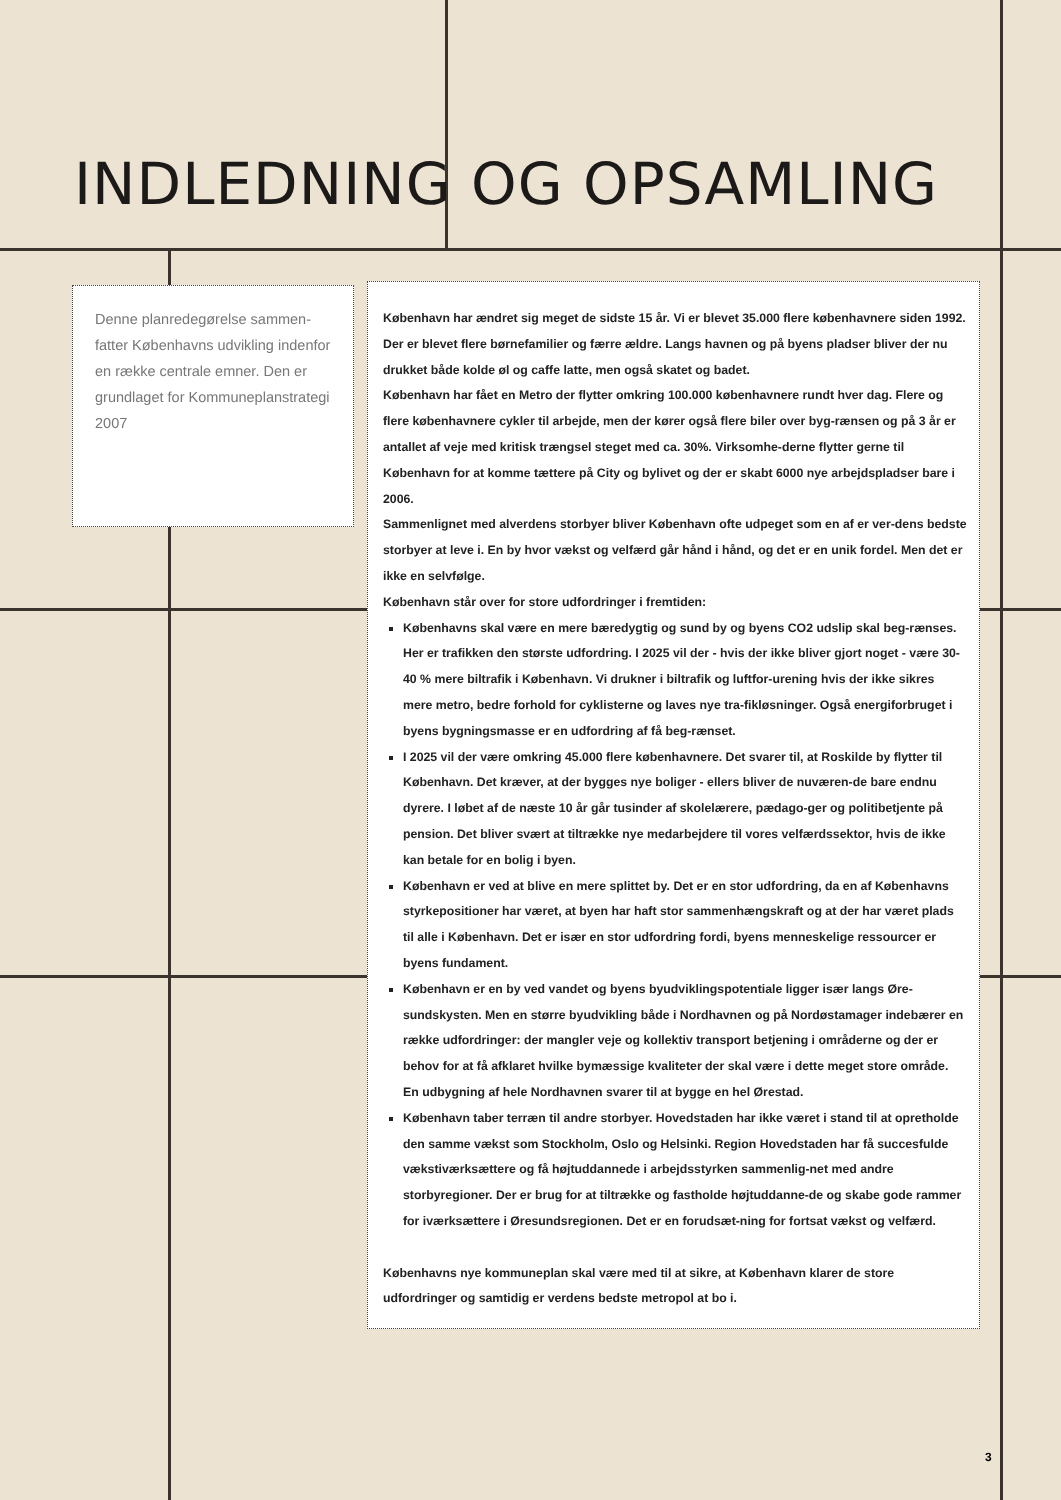INDLEDNING OG OPSAMLING
Denne planredegørelse sammen-fatter Københavns udvikling indenfor en række centrale emner. Den er grundlaget for Kommuneplanstrategi 2007
København har ændret sig meget de sidste 15 år. Vi er blevet 35.000 flere københavnere siden 1992. Der er blevet flere børnefamilier og færre ældre. Langs havnen og på byens pladser bliver der nu drukket både kolde øl og caffe latte, men også skatet og badet.
København har fået en Metro der flytter omkring 100.000 københavnere rundt hver dag. Flere og flere københavnere cykler til arbejde, men der kører også flere biler over byg-rænsen og på 3 år er antallet af veje med kritisk trængsel steget med ca. 30%. Virksomhe-derne flytter gerne til København for at komme tættere på City og bylivet og der er skabt 6000 nye arbejdspladser bare i 2006.
Sammenlignet med alverdens storbyer bliver København ofte udpeget som en af er ver-dens bedste storbyer at leve i. En by hvor vækst og velfærd går hånd i hånd, og det er en unik fordel. Men det er ikke en selvfølge.
København står over for store udfordringer i fremtiden:
Københavns skal være en mere bæredygtig og sund by og byens CO2 udslip skal beg-rænses. Her er trafikken den største udfordring. I 2025 vil der - hvis der ikke bliver gjort noget - være 30-40 % mere biltrafik i København. Vi drukner i biltrafik og luftfor-urening hvis der ikke sikres mere metro, bedre forhold for cyklisterne og laves nye tra-fikløsninger. Også energiforbruget i byens bygningsmasse er en udfordring af få beg-rænset.
I 2025 vil der være omkring 45.000 flere københavnere. Det svarer til, at Roskilde by flytter til København. Det kræver, at der bygges nye boliger - ellers bliver de nuværen-de bare endnu dyrere. I løbet af de næste 10 år går tusinder af skolelærere, pædago-ger og politibetjente på pension. Det bliver svært at tiltrække nye medarbejdere til vores velfærdssektor, hvis de ikke kan betale for en bolig i byen.
København er ved at blive en mere splittet by. Det er en stor udfordring, da en af Københavns styrkepositioner har været, at byen har haft stor sammenhængskraft og at der har været plads til alle i København. Det er især en stor udfordring fordi, byens menneskelige ressourcer er byens fundament.
København er en by ved vandet og byens byudviklingspotentiale ligger især langs Øre-sundskysten. Men en større byudvikling både i Nordhavnen og på Nordøstamager indebærer en række udfordringer: der mangler veje og kollektiv transport betjening i områderne og der er behov for at få afklaret hvilke bymæssige kvaliteter der skal være i dette meget store område. En udbygning af hele Nordhavnen svarer til at bygge en hel Ørestad.
København taber terræn til andre storbyer. Hovedstaden har ikke været i stand til at opretholde den samme vækst som Stockholm, Oslo og Helsinki. Region Hovedstaden har få succesfulde vækstiværksættere og få højtuddannede i arbejdsstyrken sammenlig-net med andre storbyregioner. Der er brug for at tiltrække og fastholde højtuddanne-de og skabe gode rammer for iværksættere i Øresundsregionen. Det er en forudsæt-ning for fortsat vækst og velfærd.
Københavns nye kommuneplan skal være med til at sikre, at København klarer de store udfordringer og samtidig er verdens bedste metropol at bo i.
3